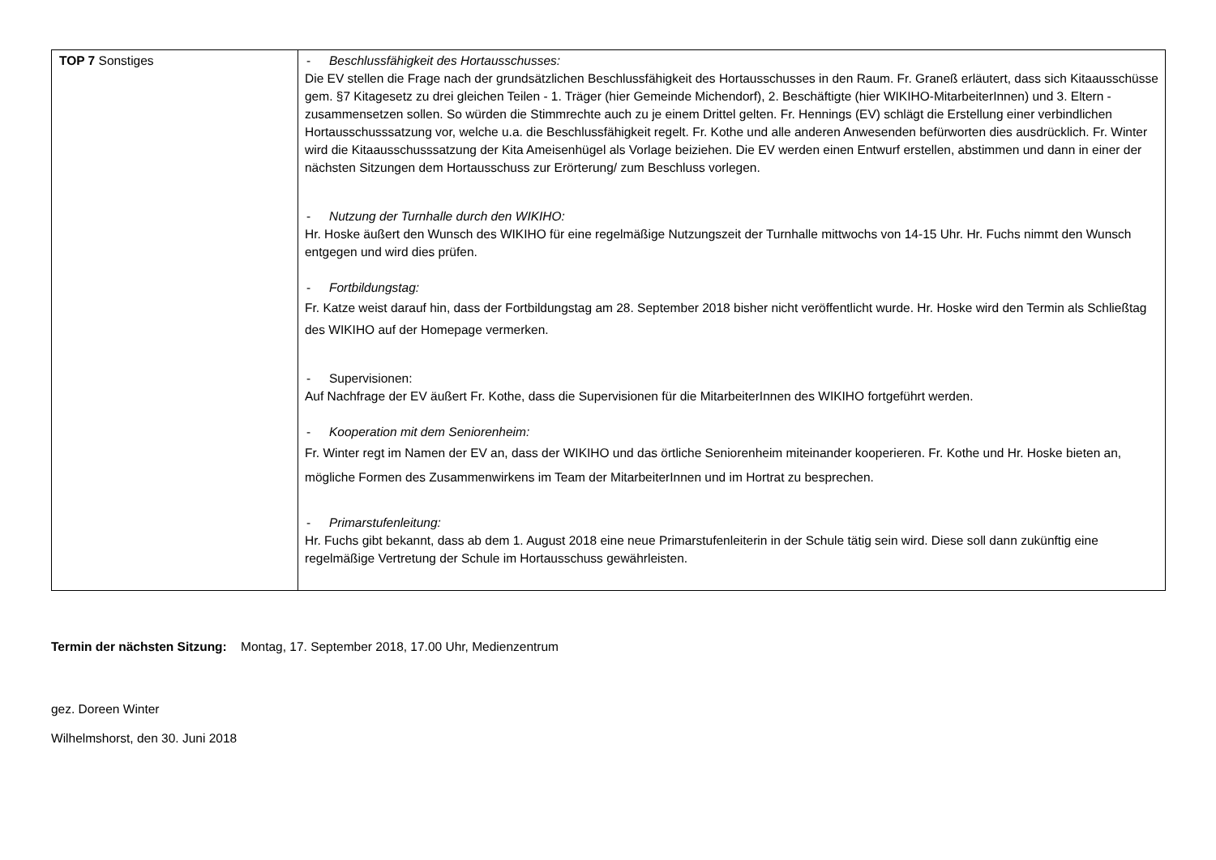| TOP 7 Sonstiges | - Beschlussfähigkeit des Hortausschusses: Die EV stellen die Frage nach der grundsätzlichen Beschlussfähigkeit des Hortausschusses in den Raum. Fr. Graneß erläutert, dass sich Kitaausschüsse gem. §7 Kitagesetz zu drei gleichen Teilen - 1. Träger (hier Gemeinde Michendorf), 2. Beschäftigte (hier WIKIHO-MitarbeiterInnen) und 3. Eltern - zusammensetzen sollen. So würden die Stimmrechte auch zu je einem Drittel gelten. Fr. Hennings (EV) schlägt die Erstellung einer verbindlichen Hortausschusssatzung vor, welche u.a. die Beschlussfähigkeit regelt. Fr. Kothe und alle anderen Anwesenden befürworten dies ausdrücklich. Fr. Winter wird die Kitaausschusssatzung der Kita Ameisenhügel als Vorlage beiziehen. Die EV werden einen Entwurf erstellen, abstimmen und dann in einer der nächsten Sitzungen dem Hortausschuss zur Erörterung/ zum Beschluss vorlegen. - Nutzung der Turnhalle durch den WIKIHO: Hr. Hoske äußert den Wunsch des WIKIHO für eine regelmäßige Nutzungszeit der Turnhalle mittwochs von 14-15 Uhr. Hr. Fuchs nimmt den Wunsch entgegen und wird dies prüfen. - Fortbildungstag: Fr. Katze weist darauf hin, dass der Fortbildungstag am 28. September 2018 bisher nicht veröffentlicht wurde. Hr. Hoske wird den Termin als Schließtag des WIKIHO auf der Homepage vermerken. - Supervisionen: Auf Nachfrage der EV äußert Fr. Kothe, dass die Supervisionen für die MitarbeiterInnen des WIKIHO fortgeführt werden. - Kooperation mit dem Seniorenheim: Fr. Winter regt im Namen der EV an, dass der WIKIHO und das örtliche Seniorenheim miteinander kooperieren. Fr. Kothe und Hr. Hoske bieten an, mögliche Formen des Zusammenwirkens im Team der MitarbeiterInnen und im Hortrat zu besprechen. - Primarstufenleitung: Hr. Fuchs gibt bekannt, dass ab dem 1. August 2018 eine neue Primarstufenleiterin in der Schule tätig sein wird. Diese soll dann zukünftig eine regelmäßige Vertretung der Schule im Hortausschuss gewährleisten. |
Termin der nächsten Sitzung: Montag, 17. September 2018, 17.00 Uhr, Medienzentrum
gez. Doreen Winter
Wilhelmshorst, den 30. Juni 2018